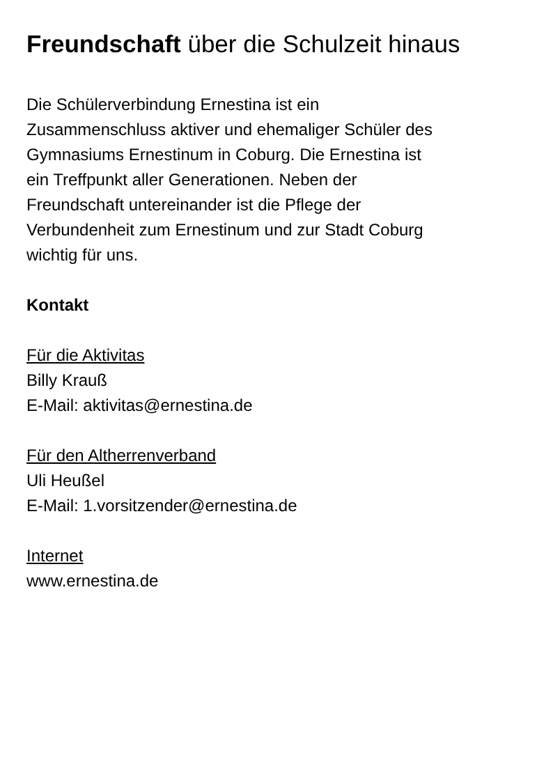Freundschaft über die Schulzeit hinaus
Die Schülerverbindung Ernestina ist ein
Zusammenschluss aktiver und ehemaliger Schüler des
Gymnasiums Ernestinum in Coburg. Die Ernestina ist
ein Treffpunkt aller Generationen. Neben der
Freundschaft untereinander ist die Pflege der
Verbundenheit zum Ernestinum und zur Stadt Coburg
wichtig für uns.
Kontakt
Für die Aktivitas
Billy Krauß
E-Mail: aktivitas@ernestina.de
Für den Altherrenverband
Uli Heußel
E-Mail: 1.vorsitzender@ernestina.de
Internet
www.ernestina.de